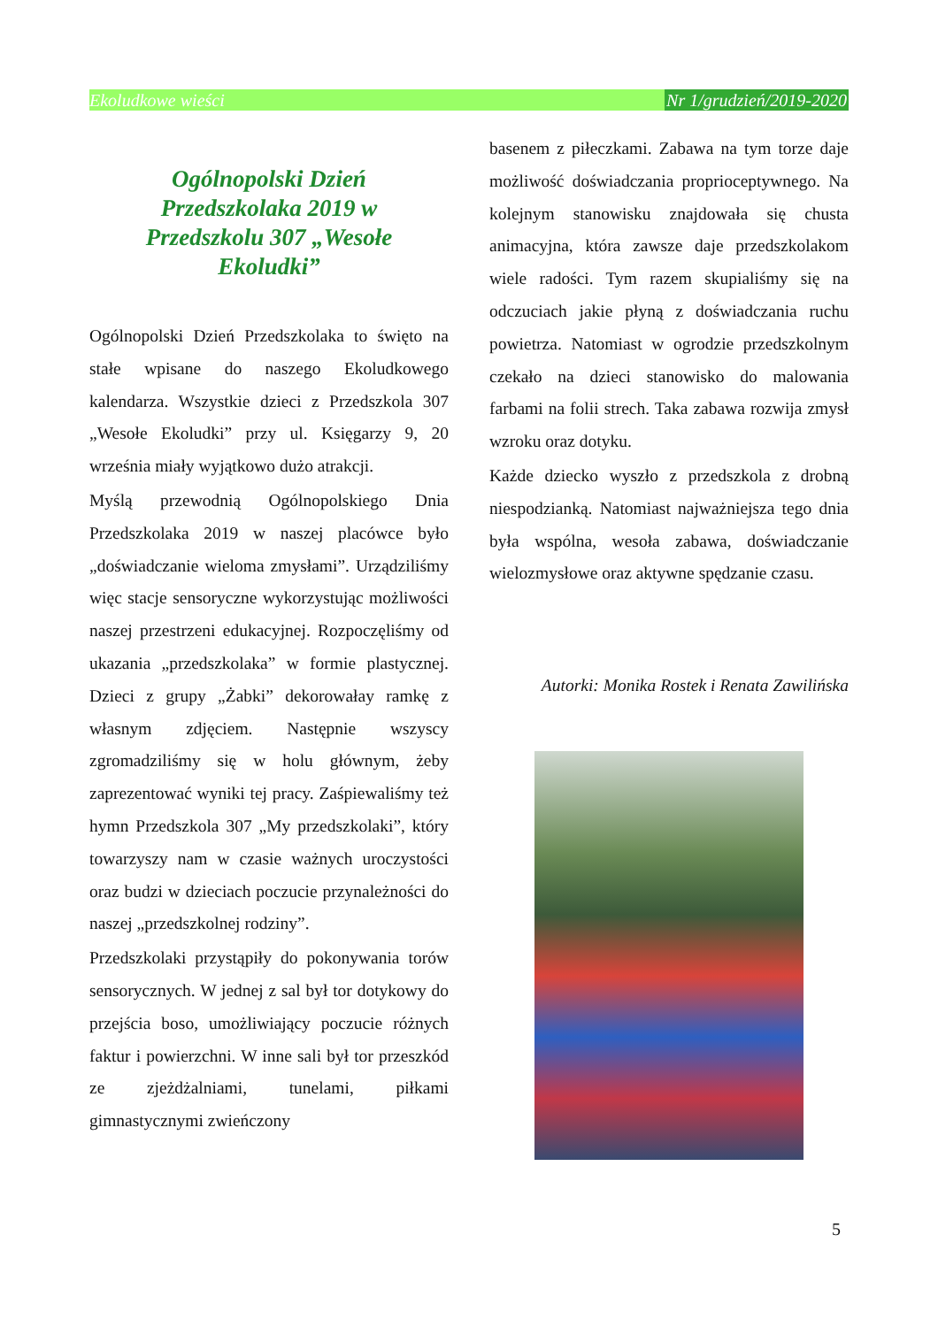Ekoludkowe wieści Nr 1/grudzień/2019-2020
Ogólnopolski Dzień Przedszkolaka 2019 w Przedszkolu 307 „Wesołe Ekoludki”
Ogólnopolski Dzień Przedszkolaka to święto na stałe wpisane do naszego Ekoludkowego kalendarza. Wszystkie dzieci z Przedszkola 307 „Wesołe Ekoludki” przy ul. Księgarzy 9, 20 września miały wyjątkowo dużo atrakcji.
Myślą przewodnią Ogólnopolskiego Dnia Przedszkolaka 2019 w naszej placówce było „doświadczanie wieloma zmysłami”. Urządziliśmy więc stacje sensoryczne wykorzystując możliwości naszej przestrzeni edukacyjnej. Rozpoczęliśmy od ukazania „przedszkolaka” w formie plastycznej. Dzieci z grupy „Żabki” dekorowałay ramkę z własnym zdjęciem. Następnie wszyscy zgromadziliśmy się w holu głównym, żeby zaprezentować wyniki tej pracy. Zaśpiewaliśmy też hymn Przedszkola 307 „My przedszkolaki”, który towarzyszy nam w czasie ważnych uroczystości oraz budzi w dzieciach poczucie przynależności do naszej „przedszkolnej rodziny”.
Przedszkolaki przystąpiły do pokonywania torów sensorycznych. W jednej z sal był tor dotykowy do przejścia boso, umożliwiający poczucie różnych faktur i powierzchni. W inne sali był tor przeszkód ze zjeżdżalniami, tunelami, piłkami gimnastycznymi zwieńczony
basenem z piłeczkami. Zabawa na tym torze daje możliwość doświadczania proprioceptywnego. Na kolejnym stanowisku znajdowała się chusta animacyjna, która zawsze daje przedszkolakom wiele radości. Tym razem skupialiśmy się na odczuciach jakie płyną z doświadczania ruchu powietrza. Natomiast w ogrodzie przedszkolnym czekało na dzieci stanowisko do malowania farbami na folii strech. Taka zabawa rozwija zmysł wzroku oraz dotyku.
Każde dziecko wyszło z przedszkola z drobną niespodzianką. Natomiast najważniejsza tego dnia była wspólna, wesoła zabawa, doświadczanie wielozmysłowe oraz aktywne spędzanie czasu.
Autorki: Monika Rostek i Renata Zawilińska
5